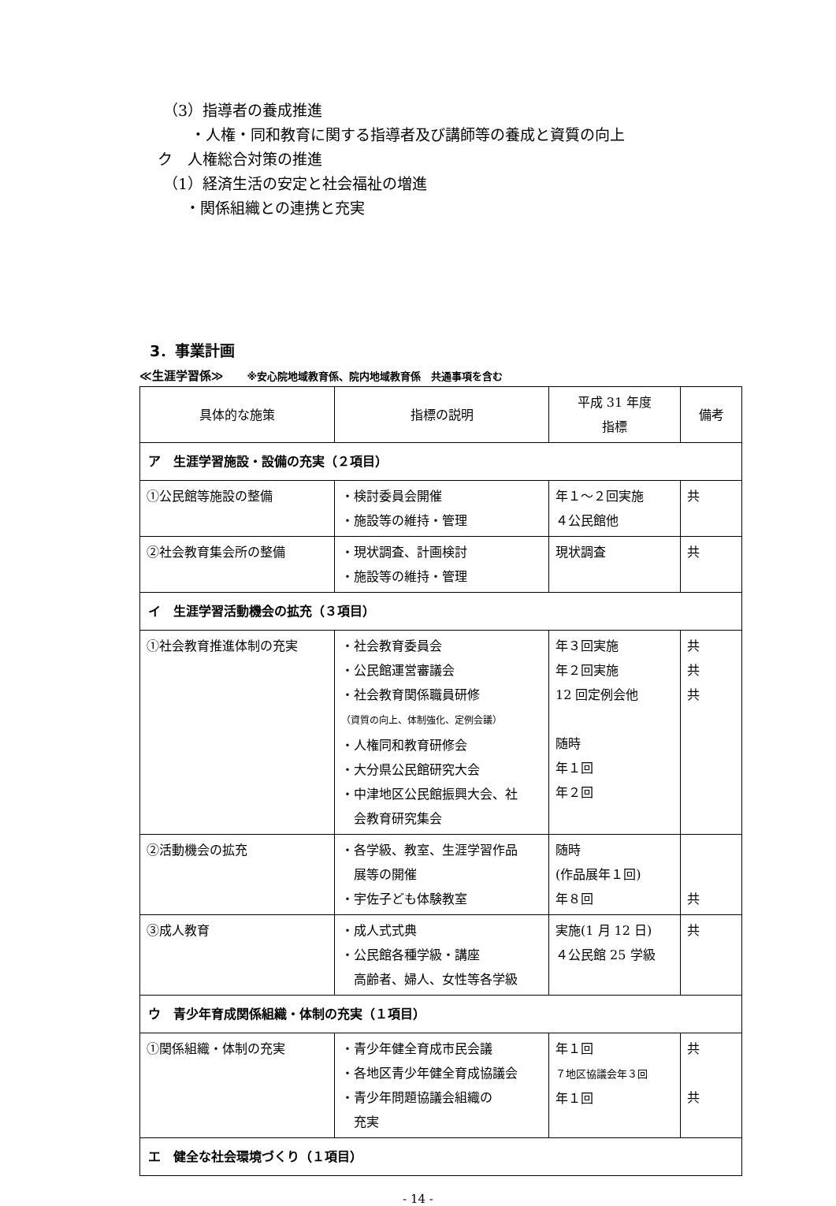（3）指導者の養成推進
・人権・同和教育に関する指導者及び講師等の養成と資質の向上
ク　人権総合対策の推進
（1）経済生活の安定と社会福祉の増進
・関係組織との連携と充実
3．事業計画
≪生涯学習係≫　　※安心院地域教育係、院内地域教育係　共通事項を含む
| 具体的な施策 | 指標の説明 | 平成 31 年度 指標 | 備考 |
| --- | --- | --- | --- |
| ア 生涯学習施設・設備の充実（２項目） | | | |
| ①公民館等施設の整備 | ・検討委員会開催 ・施設等の維持・管理 | 年１～２回実施 ４公民館他 | 共 |
| ②社会教育集会所の整備 | ・現状調査、計画検討 ・施設等の維持・管理 | 現状調査 | 共 |
| イ 生涯学習活動機会の拡充（３項目） | | | |
| ①社会教育推進体制の充実 | ・社会教育委員会 ・公民館運営審議会 ・社会教育関係職員研修 （資質の向上、体制強化、定例会議） ・人権同和教育研修会 ・大分県公民館研究大会 ・中津地区公民館振興大会、社 会教育研究集会 | 年３回実施 年２回実施 12 回定例会他 随時 年１回 年２回 | 共 共 共 |
| ②活動機会の拡充 | ・各学級、教室、生涯学習作品 展等の開催 ・宇佐子ども体験教室 | 随時 (作品展年１回) 年８回 | 共 |
| ③成人教育 | ・成人式式典 ・公民館各種学級・講座 高齢者、婦人、女性等各学級 | 実施(1 月 12 日) ４公民館 25 学級 | 共 |
| ウ 青少年育成関係組織・体制の充実（１項目） | | | |
| ①関係組織・体制の充実 | ・青少年健全育成市民会議 ・各地区青少年健全育成協議会 ・青少年問題協議会組織の 充実 | 年１回 ７地区協議会年３回 年１回 | 共 共 |
| エ 健全な社会環境づくり（１項目） | | | |
- 14 -